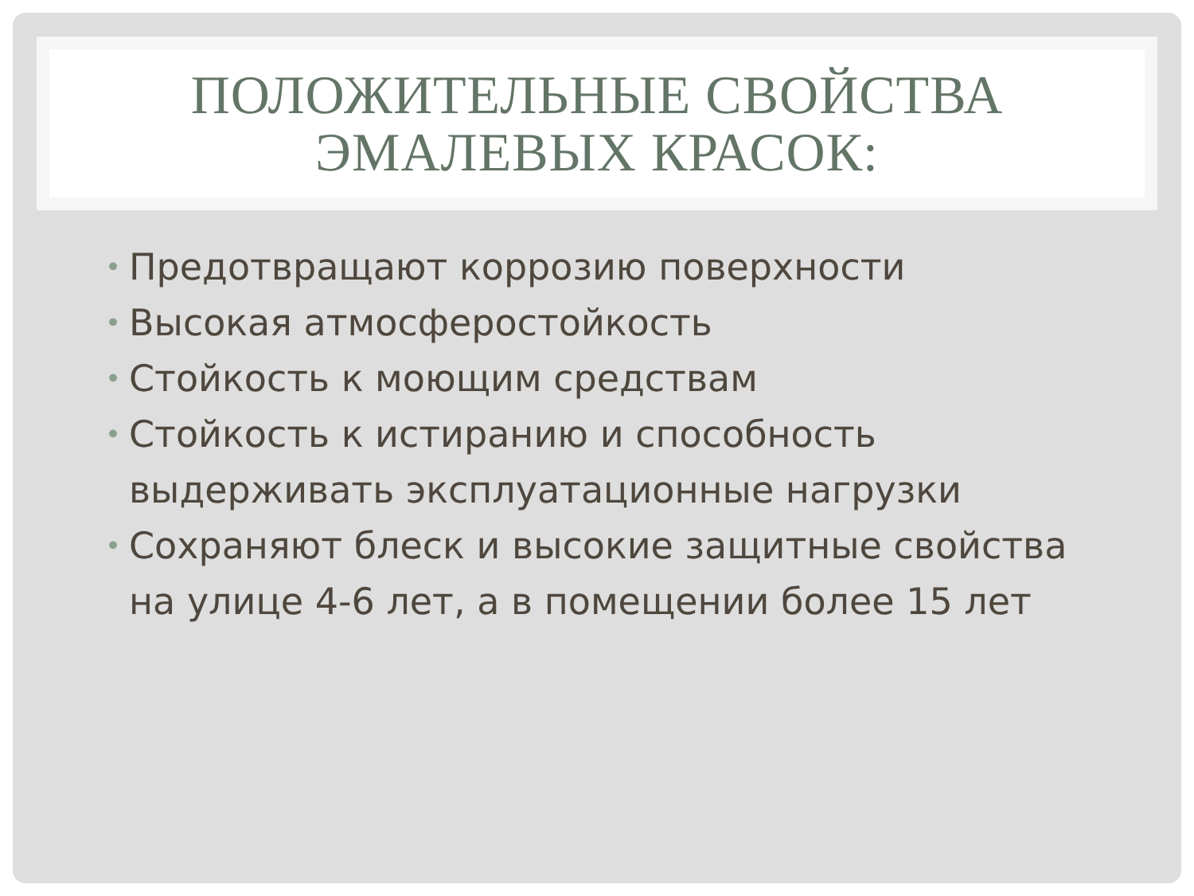ПОЛОЖИТЕЛЬНЫЕ СВОЙСТВА
ЭМАЛЕВЫХ КРАСОК:
• Предотвращают коррозию поверхности
• Высокая атмосферостойкость
• Стойкость к моющим средствам
• Стойкость к истиранию и способность выдерживать эксплуатационные нагрузки
• Сохраняют блеск и высокие защитные свойства на улице 4-6 лет, а в помещении более 15 лет